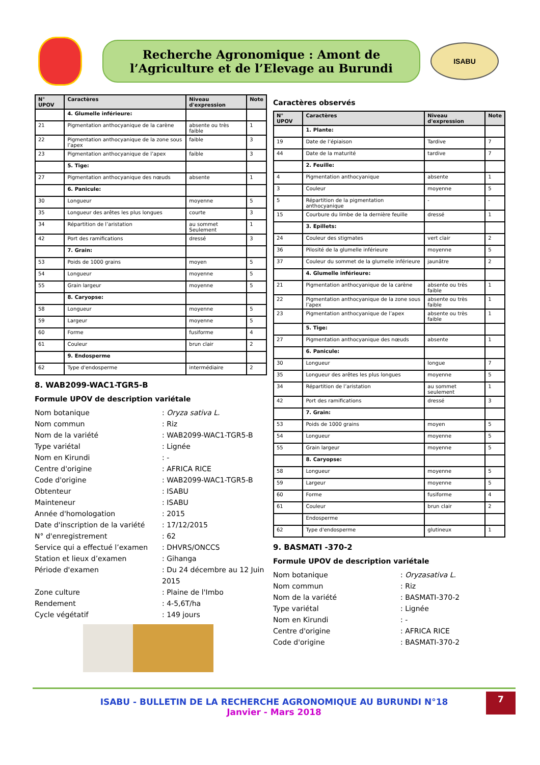Recherche Agronomique : Amont de l’Agriculture et de l’Elevage au Burundi
ISABU
| N° UPOV | Caractères | Niveau d'expression | Note |
| --- | --- | --- | --- |
| | 4. Glumelle inférieure: | | |
| 21 | Pigmentation anthocyanique de la carène | absente ou très faible | 1 |
| 22 | Pigmentation anthocyanique de la zone sous l’apex | faible | 3 |
| 23 | Pigmentation anthocyanique de l’apex | faible | 3 |
| | 5. Tige: | | |
| 27 | Pigmentation anthocyanique des nœuds | absente | 1 |
| | 6. Panicule: | | |
| 30 | Longueur | moyenne | 5 |
| 35 | Longueur des arêtes les plus longues | courte | 3 |
| 34 | Répartition de l’aristation | au sommet Seulement | 1 |
| 42 | Port des ramifications | dressé | 3 |
| | 7. Grain: | | |
| 53 | Poids de 1000 grains | moyen | 5 |
| 54 | Longueur | moyenne | 5 |
| 55 | Grain largeur | moyenne | 5 |
| | 8. Caryopse: | | |
| 58 | Longueur | moyenne | 5 |
| 59 | Largeur | moyenne | 5 |
| 60 | Forme | fusiforme | 4 |
| 61 | Couleur | brun clair | 2 |
| | 9. Endosperme | | |
| 62 | Type d'endosperme | intermédiaire | 2 |
8. WAB2099-WAC1-TGR5-B
Formule UPOV de description variétale
Nom botanique
: Oryza sativa L.
Nom commun
: Riz
Nom de la variété
: WAB2099-WAC1-TGR5-B
Type variétal
: Lignée
Nom en Kirundi
: -
Centre d'origine
: AFRICA RICE
Code d'origine
: WAB2099-WAC1-TGR5-B
Obtenteur
: ISABU
Mainteneur
: ISABU
Année d'homologation
: 2015
Date d'inscription de la variété
: 17/12/2015
N° d'enregistrement
: 62
Service qui a effectué l’examen
: DHVRS/ONCCS
Station et lieux d’examen
: Gihanga
Période d'examen
: Du 24 décembre au 12 Juin 2015
Zone culture
: Plaine de l'Imbo
Rendement
: 4-5,6T/ha
Cycle végétatif
: 149 jours
Caractères observés
| N° UPOV | Caractères | Niveau d'expression | Note |
| --- | --- | --- | --- |
| | 1. Plante: | | |
| 19 | Date de l’épiaison | Tardive | 7 |
| 44 | Date de la maturité | tardive | 7 |
| | 2. Feuille: | | |
| 4 | Pigmentation anthocyanique | absente | 1 |
| 3 | Couleur | moyenne | 5 |
| 5 | Répartition de la pigmentation anthocyanique | - | - |
| 15 | Courbure du limbe de la dernière feuille | dressé | 1 |
| | 3. Epillets: | | |
| 24 | Couleur des stigmates | vert clair | 2 |
| 36 | Pilosité de la glumelle inférieure | moyenne | 5 |
| 37 | Couleur du sommet de la glumelle inférieure | jaunâtre | 2 |
| | 4. Glumelle inférieure: | | |
| 21 | Pigmentation anthocyanique de la carène | absente ou très faible | 1 |
| 22 | Pigmentation anthocyanique de la zone sous l’apex | absente ou très faible | 1 |
| 23 | Pigmentation anthocyanique de l’apex | absente ou très faible | 1 |
| | 5. Tige: | | |
| 27 | Pigmentation anthocyanique des nœuds | absente | 1 |
| | 6. Panicule: | | |
| 30 | Longueur | longue | 7 |
| 35 | Longueur des arêtes les plus longues | moyenne | 5 |
| 34 | Répartition de l’aristation | au sommet seulement | 1 |
| 42 | Port des ramifications | dressé | 3 |
| | 7. Grain: | | |
| 53 | Poids de 1000 grains | moyen | 5 |
| 54 | Longueur | moyenne | 5 |
| 55 | Grain largeur | moyenne | 5 |
| | 8. Caryopse: | | |
| 58 | Longueur | moyenne | 5 |
| 59 | Largeur | moyenne | 5 |
| 60 | Forme | fusiforme | 4 |
| 61 | Couleur | brun clair | 2 |
| | Endosperme | | |
| 62 | Type d'endosperme | glutineux | 1 |
9. BASMATI -370-2
Formule UPOV de description variétale
Nom botanique
: Oryzasativa L.
Nom commun
: Riz
Nom de la variété
: BASMATI-370-2
Type variétal
: Lignée
Nom en Kirundi
: -
Centre d'origine
: AFRICA RICE
Code d'origine
: BASMATI-370-2
ISABU - BULLETIN DE LA RECHERCHE AGRONOMIQUE AU BURUNDI N°18
Janvier - Mars 2018
7